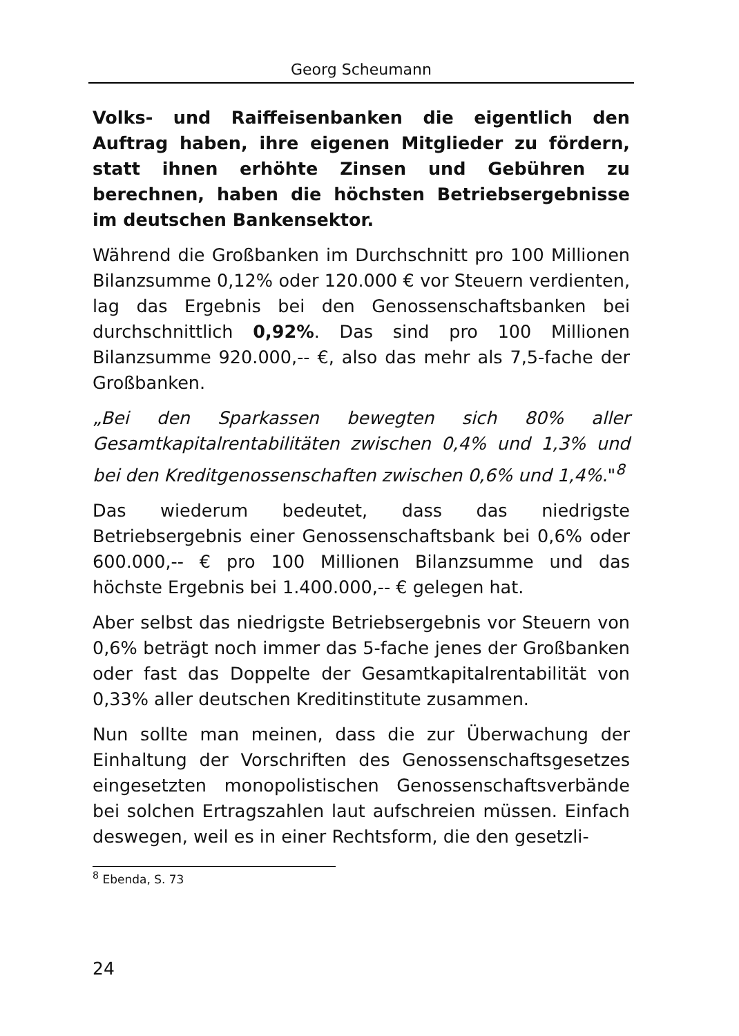Georg Scheumann
Volks- und Raiffeisenbanken die eigentlich den Auftrag haben, ihre eigenen Mitglieder zu fördern, statt ihnen erhöhte Zinsen und Gebühren zu berechnen, haben die höchsten Betriebsergebnisse im deutschen Bankensektor.
Während die Großbanken im Durchschnitt pro 100 Millionen Bilanzsumme 0,12% oder 120.000 € vor Steuern verdienten, lag das Ergebnis bei den Genossenschaftsbanken bei durchschnittlich 0,92%. Das sind pro 100 Millionen Bilanzsumme 920.000,-- €, also das mehr als 7,5-fache der Großbanken.
„Bei den Sparkassen bewegten sich 80% aller Gesamtkapitalrentabilitäten zwischen 0,4% und 1,3% und bei den Kreditgenossenschaften zwischen 0,6% und 1,4%."<sup>8</sup>
Das wiederum bedeutet, dass das niedrigste Betriebsergebnis einer Genossenschaftsbank bei 0,6% oder 600.000,-- € pro 100 Millionen Bilanzsumme und das höchste Ergebnis bei 1.400.000,-- € gelegen hat.
Aber selbst das niedrigste Betriebsergebnis vor Steuern von 0,6% beträgt noch immer das 5-fache jenes der Großbanken oder fast das Doppelte der Gesamtkapitalrentabilität von 0,33% aller deutschen Kreditinstitute zusammen.
Nun sollte man meinen, dass die zur Überwachung der Einhaltung der Vorschriften des Genossenschaftsgesetzes eingesetzten monopolistischen Genossenschaftsverbände bei solchen Ertragszahlen laut aufschreien müssen. Einfach deswegen, weil es in einer Rechtsform, die den gesetzli-
<sup>8</sup> Ebenda, S. 73
24